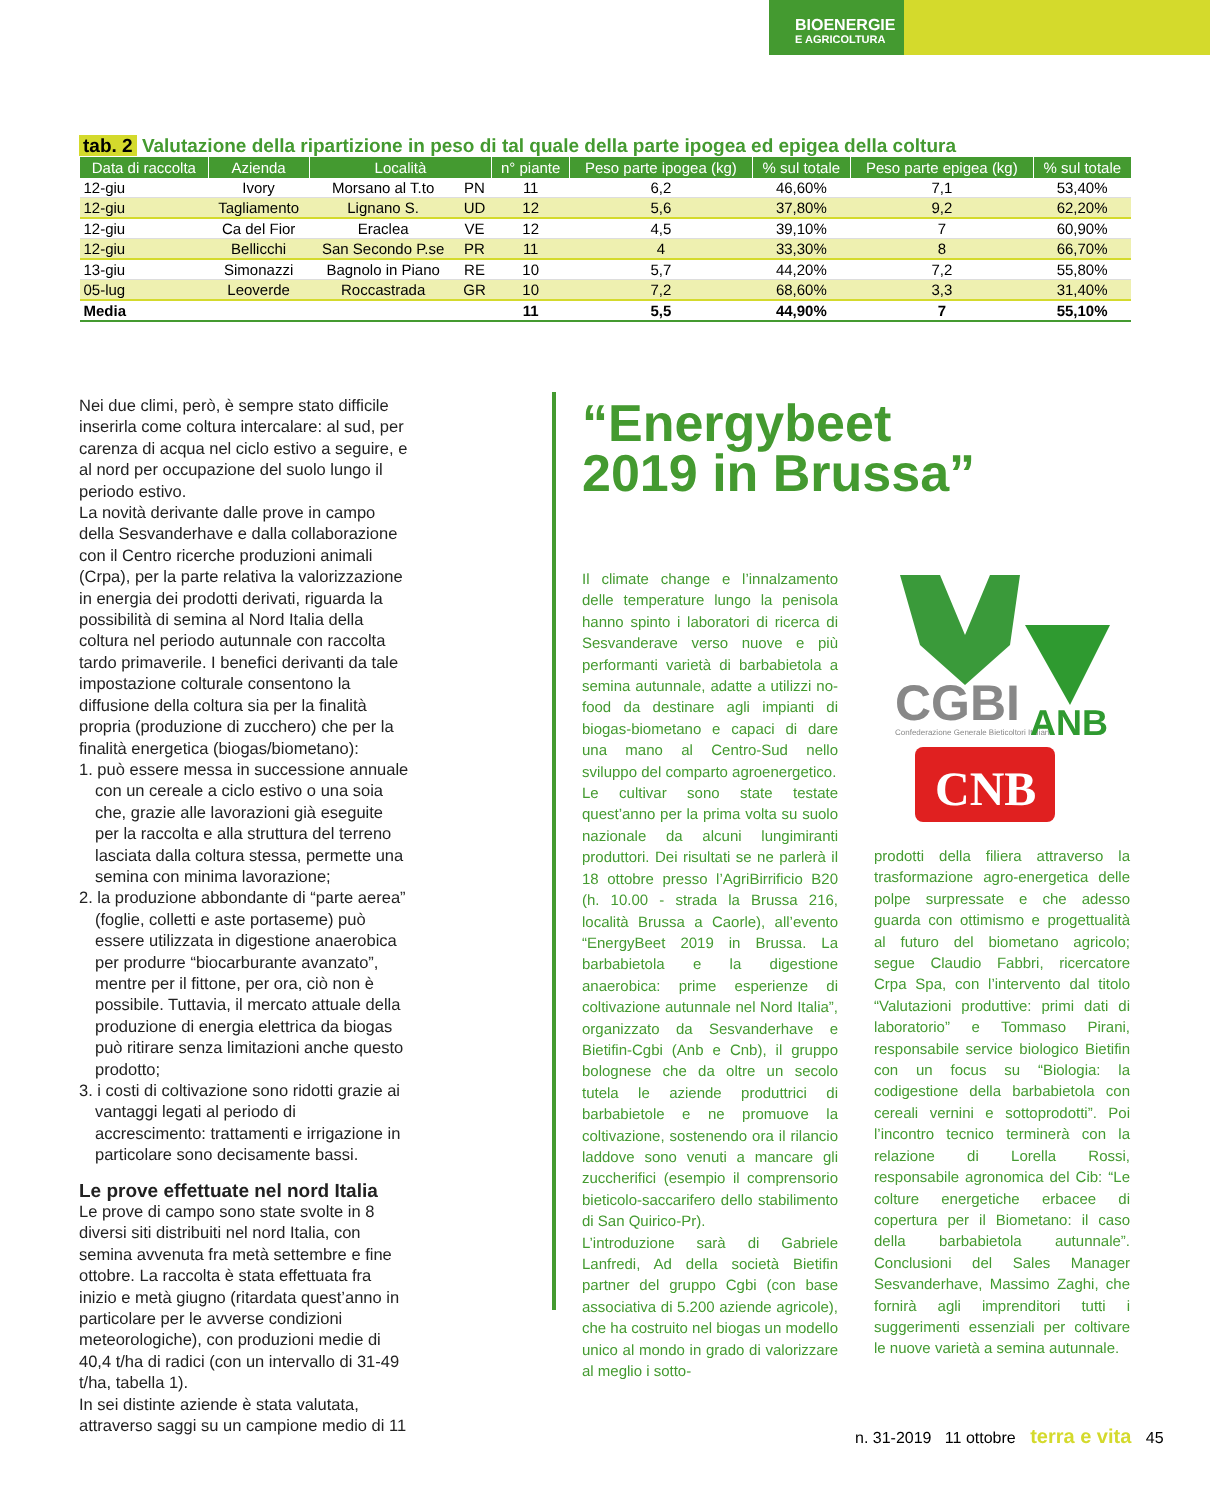BIOENERGIE
E AGRICOLTURA
tab. 2 Valutazione della ripartizione in peso di tal quale della parte ipogea ed epigea della coltura
| Data di raccolta | Azienda | Località | | n° piante | Peso parte ipogea (kg) | % sul totale | Peso parte epigea (kg) | % sul totale |
| --- | --- | --- | --- | --- | --- | --- | --- | --- |
| 12-giu | Ivory | Morsano al T.to | PN | 11 | 6,2 | 46,60% | 7,1 | 53,40% |
| 12-giu | Tagliamento | Lignano S. | UD | 12 | 5,6 | 37,80% | 9,2 | 62,20% |
| 12-giu | Ca del Fior | Eraclea | VE | 12 | 4,5 | 39,10% | 7 | 60,90% |
| 12-giu | Bellicchi | San Secondo P.se | PR | 11 | 4 | 33,30% | 8 | 66,70% |
| 13-giu | Simonazzi | Bagnolo in Piano | RE | 10 | 5,7 | 44,20% | 7,2 | 55,80% |
| 05-lug | Leoverde | Roccastrada | GR | 10 | 7,2 | 68,60% | 3,3 | 31,40% |
| Media | | | | 11 | 5,5 | 44,90% | 7 | 55,10% |
Nei due climi, però, è sempre stato difficile inserirla come coltura intercalare: al sud, per carenza di acqua nel ciclo estivo a seguire, e al nord per occupazione del suolo lungo il periodo estivo.
La novità derivante dalle prove in campo della Sesvanderhave e dalla collaborazione con il Centro ricerche produzioni animali (Crpa), per la parte relativa la valorizzazione in energia dei prodotti derivati, riguarda la possibilità di semina al Nord Italia della coltura nel periodo autunnale con raccolta tardo primaverile. I benefici derivanti da tale impostazione colturale consentono la diffusione della coltura sia per la finalità propria (produzione di zucchero) che per la finalità energetica (biogas/biometano):
1. può essere messa in successione annuale con un cereale a ciclo estivo o una soia che, grazie alle lavorazioni già eseguite per la raccolta e alla struttura del terreno lasciata dalla coltura stessa, permette una semina con minima lavorazione;
2. la produzione abbondante di “parte aerea” (foglie, colletti e aste portaseme) può essere utilizzata in digestione anaerobica per produrre “biocarburante avanzato”, mentre per il fittone, per ora, ciò non è possibile. Tuttavia, il mercato attuale della produzione di energia elettrica da biogas può ritirare senza limitazioni anche questo prodotto;
3. i costi di coltivazione sono ridotti grazie ai vantaggi legati al periodo di accrescimento: trattamenti e irrigazione in particolare sono decisamente bassi.
Le prove effettuate nel nord Italia
Le prove di campo sono state svolte in 8 diversi siti distribuiti nel nord Italia, con semina avvenuta fra metà settembre e fine ottobre. La raccolta è stata effettuata fra inizio e metà giugno (ritardata quest’anno in particolare per le avverse condizioni meteorologiche), con produzioni medie di 40,4 t/ha di radici (con un intervallo di 31-49 t/ha, tabella 1).
In sei distinte aziende è stata valutata, attraverso saggi su un campione medio di 11
“Energybeet
2019 in Brussa”
Il climate change e l’innalzamento delle temperature lungo la penisola hanno spinto i laboratori di ricerca di Sesvanderave verso nuove e più performanti varietà di barbabietola a semina autunnale, adatte a utilizzi no-food da destinare agli impianti di biogas-biometano e capaci di dare una mano al Centro-Sud nello sviluppo del comparto agroenergetico.
Le cultivar sono state testate quest’anno per la prima volta su suolo nazionale da alcuni lungimiranti produttori. Dei risultati se ne parlerà il 18 ottobre presso l’AgriBirrificio B20 (h. 10.00 - strada la Brussa 216, località Brussa a Caorle), all’evento “EnergyBeet 2019 in Brussa. La barbabietola e la digestione anaerobica: prime esperienze di coltivazione autunnale nel Nord Italia”, organizzato da Sesvanderhave e Bietifin-Cgbi (Anb e Cnb), il gruppo bolognese che da oltre un secolo tutela le aziende produttrici di barbabietole e ne promuove la coltivazione, sostenendo ora il rilancio laddove sono venuti a mancare gli zuccherifici (esempio il comprensorio bieticolo-saccarifero dello stabilimento di San Quirico-Pr).
L’introduzione sarà di Gabriele Lanfredi, Ad della società Bietifin partner del gruppo Cgbi (con base associativa di 5.200 aziende agricole), che ha costruito nel biogas un modello unico al mondo in grado di valorizzare al meglio i sotto-
CGBI
Confederazione Generale Bieticoltori Italiani
ANB
CNB
prodotti della filiera attraverso la trasformazione agro-energetica delle polpe surpressate e che adesso guarda con ottimismo e progettualità al futuro del biometano agricolo; segue Claudio Fabbri, ricercatore Crpa Spa, con l’intervento dal titolo “Valutazioni produttive: primi dati di laboratorio” e Tommaso Pirani, responsabile service biologico Bietifin con un focus su “Biologia: la codigestione della barbabietola con cereali vernini e sottoprodotti”. Poi l’incontro tecnico terminerà con la relazione di Lorella Rossi, responsabile agronomica del Cib: “Le colture energetiche erbacee di copertura per il Biometano: il caso della barbabietola autunnale”. Conclusioni del Sales Manager Sesvanderhave, Massimo Zaghi, che fornirà agli imprenditori tutti i suggerimenti essenziali per coltivare le nuove varietà a semina autunnale.
n. 31-2019 11 ottobre terra e vita 45